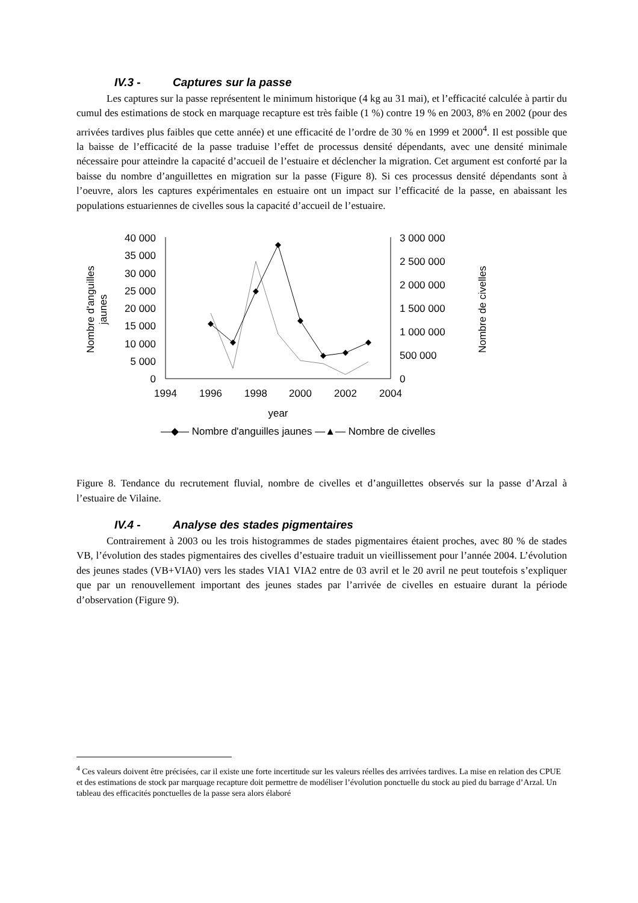IV.3 - Captures sur la passe
Les captures sur la passe représentent le minimum historique (4 kg au 31 mai), et l’efficacité calculée à partir du cumul des estimations de stock en marquage recapture est très faible (1 %) contre 19 % en 2003, 8% en 2002 (pour des arrivées tardives plus faibles que cette année) et une efficacité de l’ordre de 30 % en 1999 et 2000<sup>4</sup>. Il est possible que la baisse de l’efficacité de la passe traduise l’effet de processus densité dépendants, avec une densité minimale nécessaire pour atteindre la capacité d’accueil de l’estuaire et déclencher la migration. Cet argument est conforté par la baisse du nombre d’anguillettes en migration sur la passe (Figure 8). Si ces processus densité dépendants sont à l’oeuvre, alors les captures expérimentales en estuaire ont un impact sur l’efficacité de la passe, en abaissant les populations estuariennes de civelles sous la capacité d’accueil de l’estuaire.
40 000
35 000
30 000
25 000
20 000
15 000
10 000
5 000
0
3 000 000
2 500 000
2 000 000
1 500 000
1 000 000
500 000
0
1994
1996
1998
2000
2002
2004
year
Nombre d'anguilles
jaunes
Nombre de civelles
—◆— Nombre d'anguilles jaunes —▲— Nombre de civelles
Figure 8. Tendance du recrutement fluvial, nombre de civelles et d’anguillettes observés sur la passe d’Arzal à l’estuaire de Vilaine.
IV.4 - Analyse des stades pigmentaires
Contrairement à 2003 ou les trois histogrammes de stades pigmentaires étaient proches, avec 80 % de stades VB, l’évolution des stades pigmentaires des civelles d’estuaire traduit un vieillissement pour l’année 2004. L’évolution des jeunes stades (VB+VIA0) vers les stades VIA1 VIA2 entre de 03 avril et le 20 avril ne peut toutefois s’expliquer que par un renouvellement important des jeunes stades par l’arrivée de civelles en estuaire durant la période d’observation (Figure 9).
<sup>4</sup> Ces valeurs doivent être précisées, car il existe une forte incertitude sur les valeurs réelles des arrivées tardives. La mise en relation des CPUE et des estimations de stock par marquage recapture doit permettre de modéliser l’évolution ponctuelle du stock au pied du barrage d’Arzal. Un tableau des efficacités ponctuelles de la passe sera alors élaboré